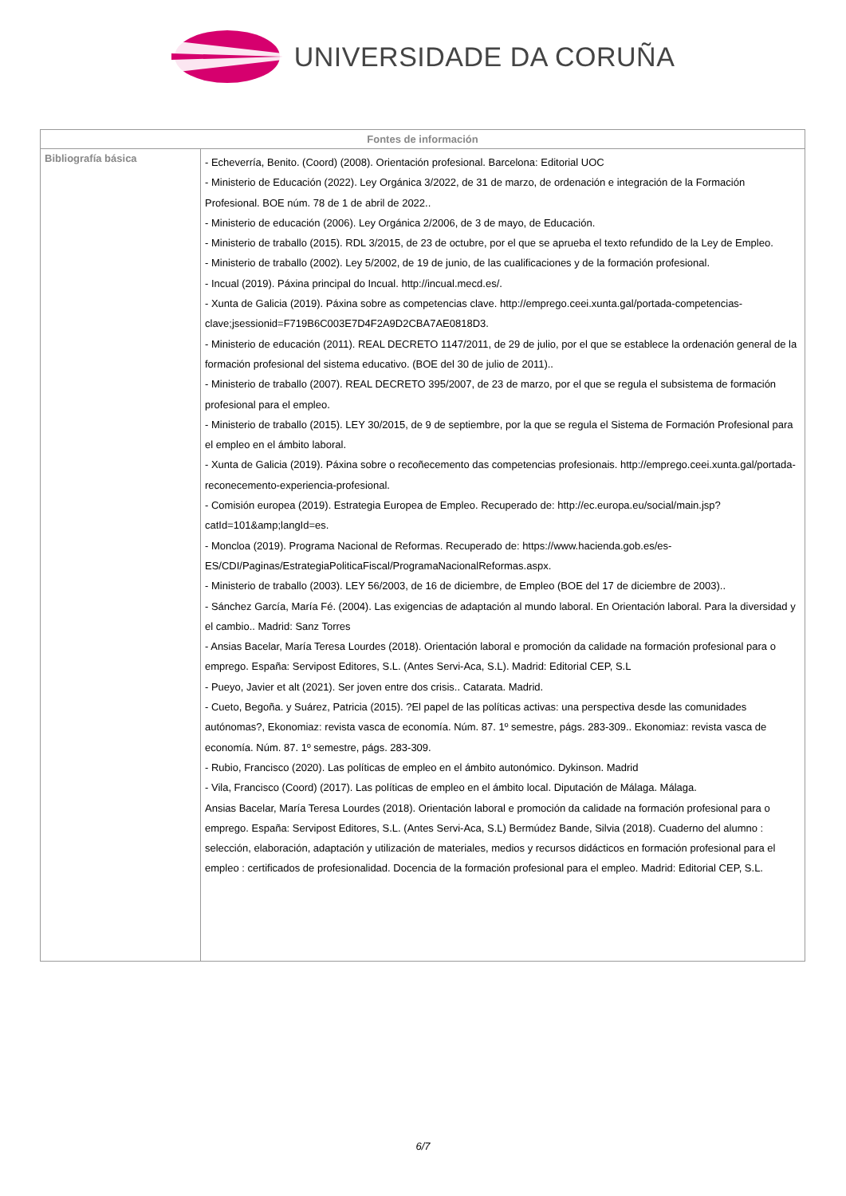UNIVERSIDADE DA CORUÑA
| Fontes de información | |
| --- | --- |
| Bibliografía básica | - Echeverría, Benito. (Coord) (2008). Orientación profesional. Barcelona: Editorial UOC - Ministerio de Educación (2022). Ley Orgánica 3/2022, de 31 de marzo, de ordenación e integración de la Formación Profesional. BOE núm. 78 de 1 de abril de 2022.. - Ministerio de educación (2006). Ley Orgánica 2/2006, de 3 de mayo, de Educación. - Ministerio de traballo (2015). RDL 3/2015, de 23 de octubre, por el que se aprueba el texto refundido de la Ley de Empleo. - Ministerio de traballo (2002). Ley 5/2002, de 19 de junio, de las cualificaciones y de la formación profesional. - Incual (2019). Páxina principal do Incual. http://incual.mecd.es/. - Xunta de Galicia (2019). Páxina sobre as competencias clave. http://emprego.ceei.xunta.gal/portada-competencias-clave;jsessionid=F719B6C003E7D4F2A9D2CBA7AE0818D3. - Ministerio de educación (2011). REAL DECRETO 1147/2011, de 29 de julio, por el que se establece la ordenación general de la formación profesional del sistema educativo. (BOE del 30 de julio de 2011).. - Ministerio de traballo (2007). REAL DECRETO 395/2007, de 23 de marzo, por el que se regula el subsistema de formación profesional para el empleo. - Ministerio de traballo (2015). LEY 30/2015, de 9 de septiembre, por la que se regula el Sistema de Formación Profesional para el empleo en el ámbito laboral. - Xunta de Galicia (2019). Páxina sobre o recoñecemento das competencias profesionais. http://emprego.ceei.xunta.gal/portada-reconecemento-experiencia-profesional. - Comisión europea (2019). Estrategia Europea de Empleo. Recuperado de: http://ec.europa.eu/social/main.jsp?catId=101&amp;langId=es. - Moncloa (2019). Programa Nacional de Reformas. Recuperado de: https://www.hacienda.gob.es/es-ES/CDI/Paginas/EstrategiaPoliticaFiscal/ProgramaNacionalReformas.aspx. - Ministerio de traballo (2003). LEY 56/2003, de 16 de diciembre, de Empleo (BOE del 17 de diciembre de 2003).. - Sánchez García, María Fé. (2004). Las exigencias de adaptación al mundo laboral. En Orientación laboral. Para la diversidad y el cambio.. Madrid: Sanz Torres - Ansias Bacelar, María Teresa Lourdes (2018). Orientación laboral e promoción da calidade na formación profesional para o emprego. España: Servipost Editores, S.L. (Antes Servi-Aca, S.L). Madrid: Editorial CEP, S.L - Pueyo, Javier et alt (2021). Ser joven entre dos crisis.. Catarata. Madrid. - Cueto, Begoña. y Suárez, Patricia (2015). ?El papel de las políticas activas: una perspectiva desde las comunidades autónomas?, Ekonomiaz: revista vasca de economía. Núm. 87. 1º semestre, págs. 283-309.. Ekonomiaz: revista vasca de economía. Núm. 87. 1º semestre, págs. 283-309. - Rubio, Francisco (2020). Las políticas de empleo en el ámbito autonómico. Dykinson. Madrid - Vila, Francisco (Coord) (2017). Las políticas de empleo en el ámbito local. Diputación de Málaga. Málaga. Ansias Bacelar, María Teresa Lourdes (2018). Orientación laboral e promoción da calidade na formación profesional para o emprego. España: Servipost Editores, S.L. (Antes Servi-Aca, S.L) Bermúdez Bande, Silvia (2018). Cuaderno del alumno : selección, elaboración, adaptación y utilización de materiales, medios y recursos didácticos en formación profesional para el empleo : certificados de profesionalidad. Docencia de la formación profesional para el empleo. Madrid: Editorial CEP, S.L. |
6/7